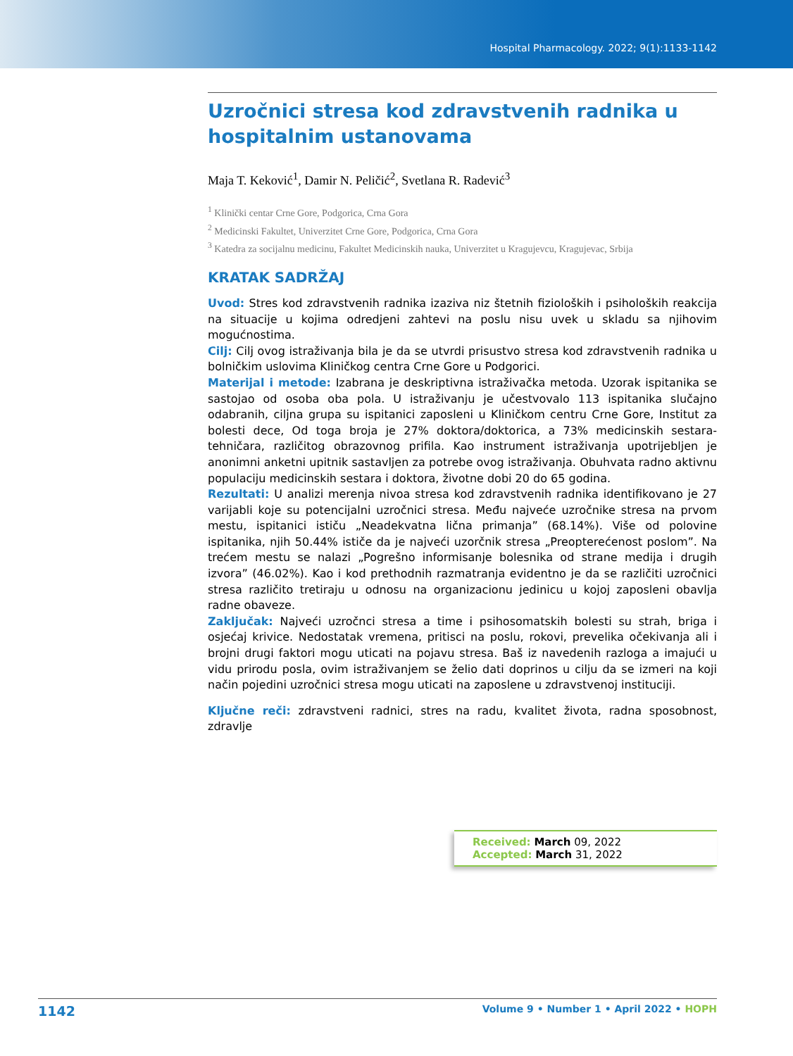Hospital Pharmacology. 2022; 9(1):1133-1142
Uzročnici stresa kod zdravstvenih radnika u hospitalnim ustanovama
Maja T. Keković<sup>1</sup>, Damir N. Peličić<sup>2</sup>, Svetlana R. Radević<sup>3</sup>
<sup>1</sup> Klinički centar Crne Gore, Podgorica, Crna Gora
<sup>2</sup> Medicinski Fakultet, Univerzitet Crne Gore, Podgorica, Crna Gora
<sup>3</sup> Katedra za socijalnu medicinu, Fakultet Medicinskih nauka, Univerzitet u Kragujevcu, Kragujevac, Srbija
KRATAK SADRŽAJ
Uvod: Stres kod zdravstvenih radnika izaziva niz štetnih fizioloških i psiholoških reakcija na situacije u kojima odredjeni zahtevi na poslu nisu uvek u skladu sa njihovim mogućnostima.
Cilj: Cilj ovog istraživanja bila je da se utvrdi prisustvo stresa kod zdravstvenih radnika u bolničkim uslovima Kliničkog centra Crne Gore u Podgorici.
Materijal i metode: Izabrana je deskriptivna istraživačka metoda. Uzorak ispitanika se sastojao od osoba oba pola. U istraživanju je učestvovalo 113 ispitanika slučajno odabranih, ciljna grupa su ispitanici zaposleni u Kliničkom centru Crne Gore, Institut za bolesti dece, Od toga broja je 27% doktora/doktorica, a 73% medicinskih sestara-tehničara, različitog obrazovnog prifila. Kao instrument istraživanja upotrijebljen je anonimni anketni upitnik sastavljen za potrebe ovog istraživanja. Obuhvata radno aktivnu populaciju medicinskih sestara i doktora, životne dobi 20 do 65 godina.
Rezultati: U analizi merenja nivoa stresa kod zdravstvenih radnika identifikovano je 27 varijabli koje su potencijalni uzročnici stresa. Među najveće uzročnike stresa na prvom mestu, ispitanici ističu „Neadekvatna lična primanja” (68.14%). Više od polovine ispitanika, njih 50.44% ističe da je najveći uzorčnik stresa „Preopterećenost poslom”. Na trećem mestu se nalazi „Pogrešno informisanje bolesnika od strane medija i drugih izvora” (46.02%). Kao i kod prethodnih razmatranja evidentno je da se različiti uzročnici stresa različito tretiraju u odnosu na organizacionu jedinicu u kojoj zaposleni obavlja radne obaveze.
Zaključak: Najveći uzročnci stresa a time i psihosomatskih bolesti su strah, briga i osjećaj krivice. Nedostatak vremena, pritisci na poslu, rokovi, prevelika očekivanja ali i brojni drugi faktori mogu uticati na pojavu stresa. Baš iz navedenih razloga a imajući u vidu prirodu posla, ovim istraživanjem se želio dati doprinos u cilju da se izmeri na koji način pojedini uzročnici stresa mogu uticati na zaposlene u zdravstvenoj instituciji.
Ključne reči: zdravstveni radnici, stres na radu, kvalitet života, radna sposobnost, zdravlje
Received: March 09, 2022
Accepted: March 31, 2022
1142 Volume 9 • Number 1 • April 2022 • HOPH